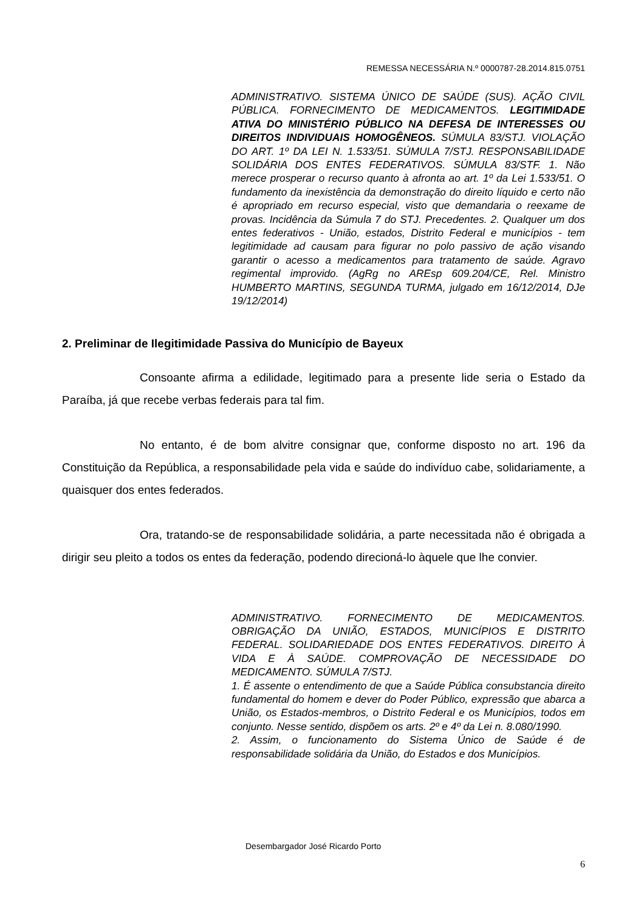REMESSA NECESSÁRIA N.º 0000787-28.2014.815.0751
ADMINISTRATIVO. SISTEMA ÚNICO DE SAÚDE (SUS). AÇÃO CIVIL PÚBLICA. FORNECIMENTO DE MEDICAMENTOS. LEGITIMIDADE ATIVA DO MINISTÉRIO PÚBLICO NA DEFESA DE INTERESSES OU DIREITOS INDIVIDUAIS HOMOGÊNEOS. SÚMULA 83/STJ. VIOLAÇÃO DO ART. 1º DA LEI N. 1.533/51. SÚMULA 7/STJ. RESPONSABILIDADE SOLIDÁRIA DOS ENTES FEDERATIVOS. SÚMULA 83/STF. 1. Não merece prosperar o recurso quanto à afronta ao art. 1º da Lei 1.533/51. O fundamento da inexistência da demonstração do direito líquido e certo não é apropriado em recurso especial, visto que demandaria o reexame de provas. Incidência da Súmula 7 do STJ. Precedentes. 2. Qualquer um dos entes federativos - União, estados, Distrito Federal e municípios - tem legitimidade ad causam para figurar no polo passivo de ação visando garantir o acesso a medicamentos para tratamento de saúde. Agravo regimental improvido. (AgRg no AREsp 609.204/CE, Rel. Ministro HUMBERTO MARTINS, SEGUNDA TURMA, julgado em 16/12/2014, DJe 19/12/2014)
2. Preliminar de Ilegitimidade Passiva do Município de Bayeux
Consoante afirma a edilidade, legitimado para a presente lide seria o Estado da Paraíba, já que recebe verbas federais para tal fim.
No entanto, é de bom alvitre consignar que, conforme disposto no art. 196 da Constituição da República, a responsabilidade pela vida e saúde do indivíduo cabe, solidariamente, a quaisquer dos entes federados.
Ora, tratando-se de responsabilidade solidária, a parte necessitada não é obrigada a dirigir seu pleito a todos os entes da federação, podendo direcioná-lo àquele que lhe convier.
ADMINISTRATIVO. FORNECIMENTO DE MEDICAMENTOS. OBRIGAÇÃO DA UNIÃO, ESTADOS, MUNICÍPIOS E DISTRITO FEDERAL. SOLIDARIEDADE DOS ENTES FEDERATIVOS. DIREITO À VIDA E À SAÚDE. COMPROVAÇÃO DE NECESSIDADE DO MEDICAMENTO. SÚMULA 7/STJ.
1. É assente o entendimento de que a Saúde Pública consubstancia direito fundamental do homem e dever do Poder Público, expressão que abarca a União, os Estados-membros, o Distrito Federal e os Municípios, todos em conjunto. Nesse sentido, dispõem os arts. 2º e 4º da Lei n. 8.080/1990.
2. Assim, o funcionamento do Sistema Único de Saúde é de responsabilidade solidária da União, do Estados e dos Municípios.
Desembargador José Ricardo Porto
6